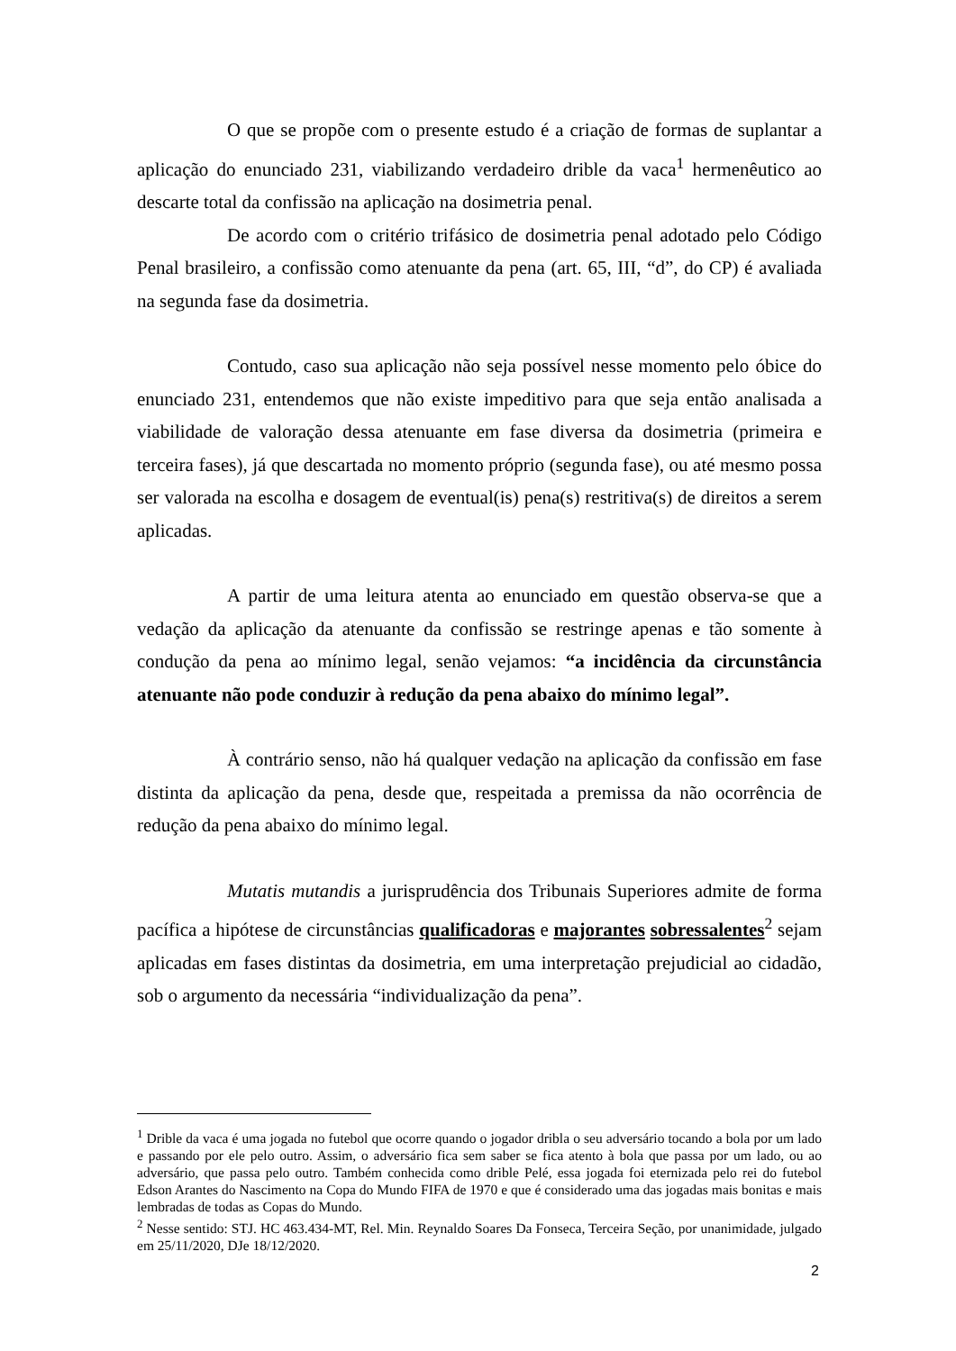O que se propõe com o presente estudo é a criação de formas de suplantar a aplicação do enunciado 231, viabilizando verdadeiro drible da vaca<sup>1</sup> hermenêutico ao descarte total da confissão na aplicação na dosimetria penal.
De acordo com o critério trifásico de dosimetria penal adotado pelo Código Penal brasileiro, a confissão como atenuante da pena (art. 65, III, “d”, do CP) é avaliada na segunda fase da dosimetria.
Contudo, caso sua aplicação não seja possível nesse momento pelo óbice do enunciado 231, entendemos que não existe impeditivo para que seja então analisada a viabilidade de valoração dessa atenuante em fase diversa da dosimetria (primeira e terceira fases), já que descartada no momento próprio (segunda fase), ou até mesmo possa ser valorada na escolha e dosagem de eventual(is) pena(s) restritiva(s) de direitos a serem aplicadas.
A partir de uma leitura atenta ao enunciado em questão observa-se que a vedação da aplicação da atenuante da confissão se restringe apenas e tão somente à condução da pena ao mínimo legal, senão vejamos: “a incidência da circunstância atenuante não pode conduzir à redução da pena abaixo do mínimo legal”.
À contrário senso, não há qualquer vedação na aplicação da confissão em fase distinta da aplicação da pena, desde que, respeitada a premissa da não ocorrência de redução da pena abaixo do mínimo legal.
Mutatis mutandis a jurisprudência dos Tribunais Superiores admite de forma pacífica a hipótese de circunstâncias qualificadoras e majorantes sobressalentes<sup>2</sup> sejam aplicadas em fases distintas da dosimetria, em uma interpretação prejudicial ao cidadão, sob o argumento da necessária “individualização da pena”.
<sup>1</sup> Drible da vaca é uma jogada no futebol que ocorre quando o jogador dribla o seu adversário tocando a bola por um lado e passando por ele pelo outro. Assim, o adversário fica sem saber se fica atento à bola que passa por um lado, ou ao adversário, que passa pelo outro. Também conhecida como drible Pelé, essa jogada foi eternizada pelo rei do futebol Edson Arantes do Nascimento na Copa do Mundo FIFA de 1970 e que é considerado uma das jogadas mais bonitas e mais lembradas de todas as Copas do Mundo.
<sup>2</sup> Nesse sentido: STJ. HC 463.434-MT, Rel. Min. Reynaldo Soares Da Fonseca, Terceira Seção, por unanimidade, julgado em 25/11/2020, DJe 18/12/2020.
2